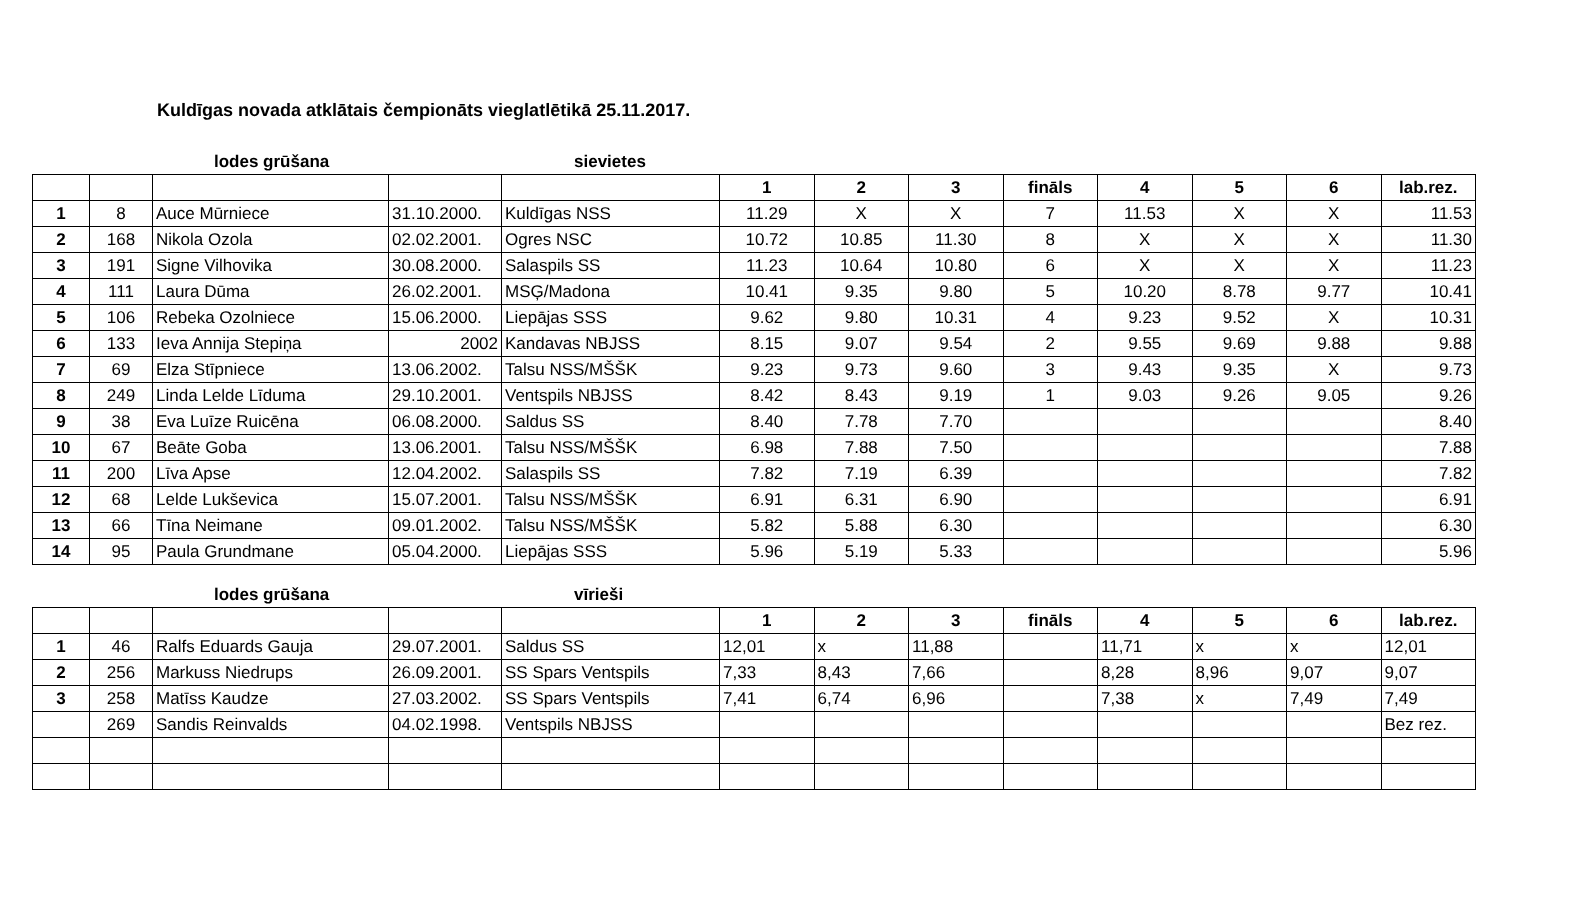Kuldīgas novada atklātais čempionāts vieglatlētikā 25.11.2017.
lodes grūšana sievietes
| | | | | | 1 | 2 | 3 | fināls | 4 | 5 | 6 | lab.rez. |
| --- | --- | --- | --- | --- | --- | --- | --- | --- | --- | --- | --- | --- |
| 1 | 8 | Auce Mūrniece | 31.10.2000. | Kuldīgas NSS | 11.29 | X | X | 7 | 11.53 | X | X | 11.53 |
| 2 | 168 | Nikola Ozola | 02.02.2001. | Ogres NSC | 10.72 | 10.85 | 11.30 | 8 | X | X | X | 11.30 |
| 3 | 191 | Signe Vilhovika | 30.08.2000. | Salaspils SS | 11.23 | 10.64 | 10.80 | 6 | X | X | X | 11.23 |
| 4 | 111 | Laura Dūma | 26.02.2001. | MSĢ/Madona | 10.41 | 9.35 | 9.80 | 5 | 10.20 | 8.78 | 9.77 | 10.41 |
| 5 | 106 | Rebeka Ozolniece | 15.06.2000. | Liepājas SSS | 9.62 | 9.80 | 10.31 | 4 | 9.23 | 9.52 | X | 10.31 |
| 6 | 133 | Ieva Annija Stepiņa | 2002 | Kandavas NBJSS | 8.15 | 9.07 | 9.54 | 2 | 9.55 | 9.69 | 9.88 | 9.88 |
| 7 | 69 | Elza Stīpniece | 13.06.2002. | Talsu NSS/MŠŠK | 9.23 | 9.73 | 9.60 | 3 | 9.43 | 9.35 | X | 9.73 |
| 8 | 249 | Linda Lelde Līduma | 29.10.2001. | Ventspils NBJSS | 8.42 | 8.43 | 9.19 | 1 | 9.03 | 9.26 | 9.05 | 9.26 |
| 9 | 38 | Eva Luīze Ruicēna | 06.08.2000. | Saldus SS | 8.40 | 7.78 | 7.70 | | | | | 8.40 |
| 10 | 67 | Beāte Goba | 13.06.2001. | Talsu NSS/MŠŠK | 6.98 | 7.88 | 7.50 | | | | | 7.88 |
| 11 | 200 | Līva Apse | 12.04.2002. | Salaspils SS | 7.82 | 7.19 | 6.39 | | | | | 7.82 |
| 12 | 68 | Lelde Lukševica | 15.07.2001. | Talsu NSS/MŠŠK | 6.91 | 6.31 | 6.90 | | | | | 6.91 |
| 13 | 66 | Tīna Neimane | 09.01.2002. | Talsu NSS/MŠŠK | 5.82 | 5.88 | 6.30 | | | | | 6.30 |
| 14 | 95 | Paula Grundmane | 05.04.2000. | Liepājas SSS | 5.96 | 5.19 | 5.33 | | | | | 5.96 |
lodes grūšana vīrieši
| | | | | | 1 | 2 | 3 | fināls | 4 | 5 | 6 | lab.rez. |
| --- | --- | --- | --- | --- | --- | --- | --- | --- | --- | --- | --- | --- |
| 1 | 46 | Ralfs Eduards Gauja | 29.07.2001. | Saldus SS | 12,01 | x | 11,88 | | 11,71 | x | x | 12,01 |
| 2 | 256 | Markuss Niedrups | 26.09.2001. | SS Spars Ventspils | 7,33 | 8,43 | 7,66 | | 8,28 | 8,96 | 9,07 | 9,07 |
| 3 | 258 | Matīss Kaudze | 27.03.2002. | SS Spars Ventspils | 7,41 | 6,74 | 6,96 | | 7,38 | x | 7,49 | 7,49 |
| | 269 | Sandis Reinvalds | 04.02.1998. | Ventspils NBJSS | | | | | | | | Bez rez. |